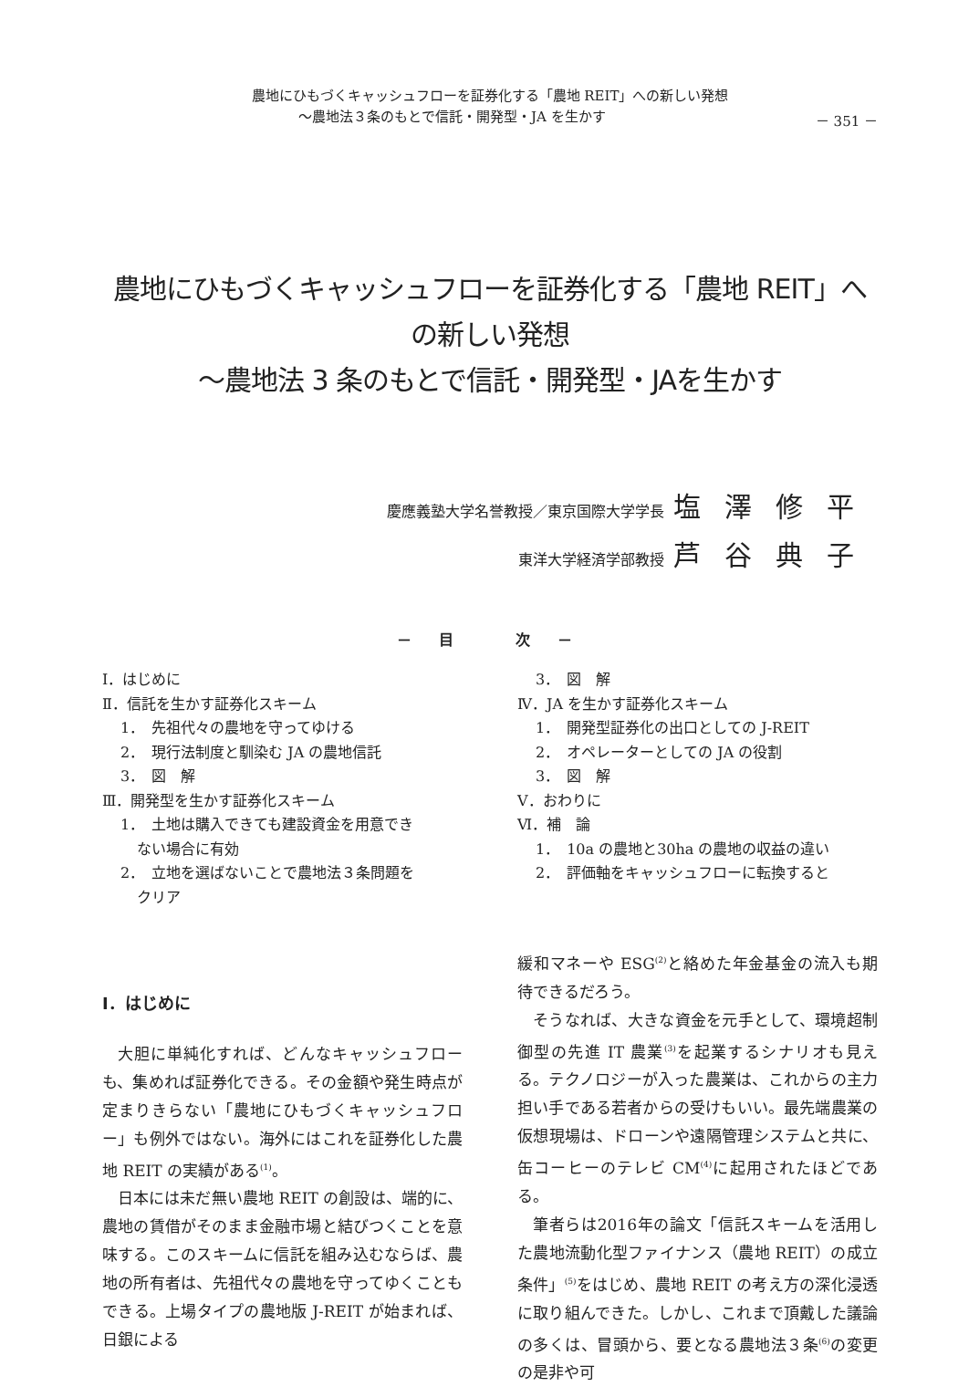農地にひもづくキャッシュフローを証券化する「農地 REIT」への新しい発想
～農地法３条のもとで信託・開発型・JA を生かす － 351 －
農地にひもづくキャッシュフローを証券化する「農地 REIT」への新しい発想
～農地法 3 条のもとで信託・開発型・JAを生かす
慶應義塾大学名誉教授／東京国際大学学長 塩澤修平
東洋大学経済学部教授 芦谷典子
－ 目　　次 －
Ⅰ．はじめに
Ⅱ．信託を生かす証券化スキーム
1．　先祖代々の農地を守ってゆける
2．　現行法制度と馴染む JA の農地信託
3．　図　解
Ⅲ．開発型を生かす証券化スキーム
1．　土地は購入できても建設資金を用意でき
ない場合に有効
2．　立地を選ばないことで農地法３条問題を
クリア
3．　図　解
Ⅳ．JA を生かす証券化スキーム
1．　開発型証券化の出口としての J-REIT
2．　オペレーターとしての JA の役割
3．　図　解
Ⅴ．おわりに
Ⅵ．補　論
1．　10a の農地と30ha の農地の収益の違い
2．　評価軸をキャッシュフローに転換すると
Ⅰ．はじめに
大胆に単純化すれば、どんなキャッシュフローも、集めれば証券化できる。その金額や発生時点が定まりきらない「農地にひもづくキャッシュフロー」も例外ではない。海外にはこれを証券化した農地 REIT の実績がある<sup>(1)</sup>。
日本には未だ無い農地 REIT の創設は、端的に、農地の賃借がそのまま金融市場と結びつくことを意味する。このスキームに信託を組み込むならば、農地の所有者は、先祖代々の農地を守ってゆくこともできる。上場タイプの農地版 J-REIT が始まれば、日銀による
緩和マネーや ESG<sup>(2)</sup>と絡めた年金基金の流入も期待できるだろう。
そうなれば、大きな資金を元手として、環境超制御型の先進 IT 農業<sup>(3)</sup>を起業するシナリオも見える。テクノロジーが入った農業は、これからの主力担い手である若者からの受けもいい。最先端農業の仮想現場は、ドローンや遠隔管理システムと共に、缶コーヒーのテレビ CM<sup>(4)</sup>に起用されたほどである。
筆者らは2016年の論文「信託スキームを活用した農地流動化型ファイナンス（農地 REIT）の成立条件」<sup>(5)</sup>をはじめ、農地 REIT の考え方の深化浸透に取り組んできた。しかし、これまで頂戴した議論の多くは、冒頭から、要となる農地法３条<sup>(6)</sup>の変更の是非や可